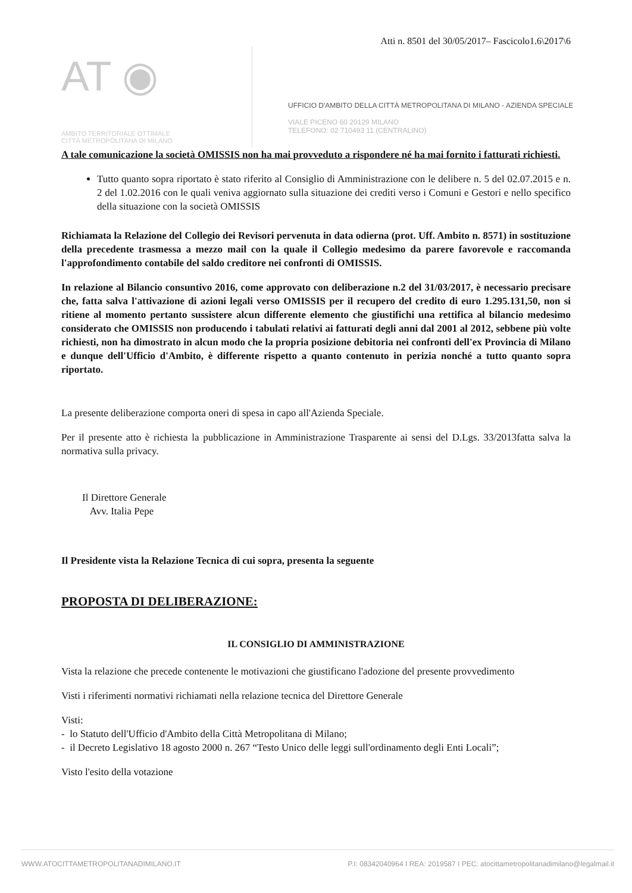Atti n. 8501 del 30/05/2017– Fascicolo1.6\2017\6
AT ◉
AMBITO TERRITORIALE OTTIMALE
CITTÀ METROPOLITANA DI MILANO
UFFICIO D'AMBITO DELLA CITTÀ METROPOLITANA DI MILANO - AZIENDA SPECIALE
VIALE PICENO 60 20129 MILANO
TELEFONO: 02 710493 11 (CENTRALINO)
A tale comunicazione la società OMISSIS non ha mai provveduto a rispondere né ha mai fornito i fatturati richiesti.
Tutto quanto sopra riportato è stato riferito al Consiglio di Amministrazione con le delibere n. 5 del 02.07.2015 e n. 2 del 1.02.2016 con le quali veniva aggiornato sulla situazione dei crediti verso i Comuni e Gestori e nello specifico della situazione con la società OMISSIS
Richiamata la Relazione del Collegio dei Revisori pervenuta in data odierna (prot. Uff. Ambito n. 8571) in sostituzione della precedente trasmessa a mezzo mail con la quale il Collegio medesimo da parere favorevole e raccomanda l'approfondimento contabile del saldo creditore nei confronti di OMISSIS.
In relazione al Bilancio consuntivo 2016, come approvato con deliberazione n.2 del 31/03/2017, è necessario precisare che, fatta salva l'attivazione di azioni legali verso OMISSIS per il recupero del credito di euro 1.295.131,50, non si ritiene al momento pertanto sussistere alcun differente elemento che giustifichi una rettifica al bilancio medesimo considerato che OMISSIS non producendo i tabulati relativi ai fatturati degli anni dal 2001 al 2012, sebbene più volte richiesti, non ha dimostrato in alcun modo che la propria posizione debitoria nei confronti dell'ex Provincia di Milano e dunque dell'Ufficio d'Ambito, è differente rispetto a quanto contenuto in perizia nonché a tutto quanto sopra riportato.
La presente deliberazione comporta oneri di spesa in capo all'Azienda Speciale.
Per il presente atto è richiesta la pubblicazione in Amministrazione Trasparente ai sensi del D.Lgs. 33/2013fatta salva la normativa sulla privacy.
Il Direttore Generale
Avv. Italia Pepe
Il Presidente vista la Relazione Tecnica di cui sopra, presenta la seguente
PROPOSTA DI DELIBERAZIONE:
IL CONSIGLIO DI AMMINISTRAZIONE
Vista la relazione che precede contenente le motivazioni che giustificano l'adozione del presente provvedimento
Visti i riferimenti normativi richiamati nella relazione tecnica del Direttore Generale
Visti:
- lo Statuto dell'Ufficio d'Ambito della Città Metropolitana di Milano;
- il Decreto Legislativo 18 agosto 2000 n. 267 “Testo Unico delle leggi sull'ordinamento degli Enti Locali”;
Visto l'esito della votazione
WWW.ATOCITTAMETROPOLITANADIMILANO.IT P.I: 08342040964 I REA: 2019587 I PEC: atocittametropolitanadimilano@legalmail.it